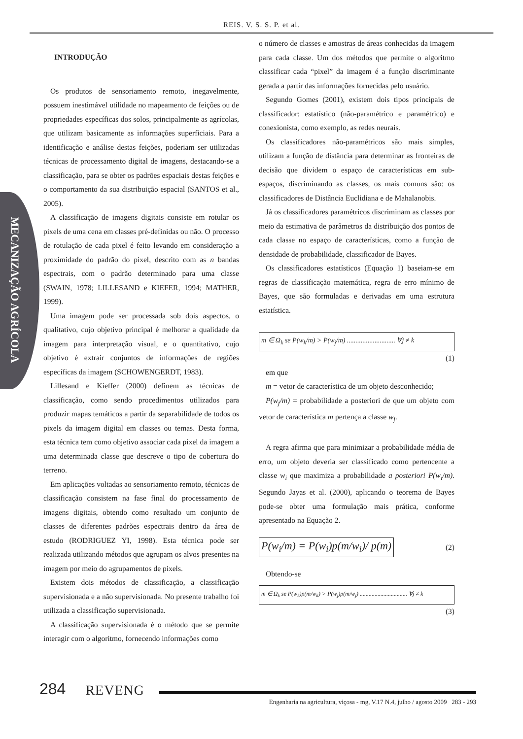REIS. V. S. S. P. et al.
MECANIZAÇÃO AGRÍCOLA
INTRODUÇÃO
Os produtos de sensoriamento remoto, inegavelmente, possuem inestimável utilidade no mapeamento de feições ou de propriedades específicas dos solos, principalmente as agrícolas, que utilizam basicamente as informações superficiais. Para a identificação e análise destas feições, poderiam ser utilizadas técnicas de processamento digital de imagens, destacando-se a classificação, para se obter os padrões espaciais destas feições e o comportamento da sua distribuição espacial (SANTOS et al., 2005).
A classificação de imagens digitais consiste em rotular os pixels de uma cena em classes pré-definidas ou não. O processo de rotulação de cada pixel é feito levando em consideração a proximidade do padrão do pixel, descrito com as n bandas espectrais, com o padrão determinado para uma classe (SWAIN, 1978; LILLESAND e KIEFER, 1994; MATHER, 1999).
Uma imagem pode ser processada sob dois aspectos, o qualitativo, cujo objetivo principal é melhorar a qualidade da imagem para interpretação visual, e o quantitativo, cujo objetivo é extrair conjuntos de informações de regiões específicas da imagem (SCHOWENGERDT, 1983).
Lillesand e Kieffer (2000) definem as técnicas de classificação, como sendo procedimentos utilizados para produzir mapas temáticos a partir da separabilidade de todos os pixels da imagem digital em classes ou temas. Desta forma, esta técnica tem como objetivo associar cada pixel da imagem a uma determinada classe que descreve o tipo de cobertura do terreno.
Em aplicações voltadas ao sensoriamento remoto, técnicas de classificação consistem na fase final do processamento de imagens digitais, obtendo como resultado um conjunto de classes de diferentes padrões espectrais dentro da área de estudo (RODRIGUEZ YI, 1998). Esta técnica pode ser realizada utilizando métodos que agrupam os alvos presentes na imagem por meio do agrupamentos de pixels.
Existem dois métodos de classificação, a classificação supervisionada e a não supervisionada. No presente trabalho foi utilizada a classificação supervisionada.
A classificação supervisionada é o método que se permite interagir com o algoritmo, fornecendo informações como
o número de classes e amostras de áreas conhecidas da imagem para cada classe. Um dos métodos que permite o algoritmo classificar cada “pixel” da imagem é a função discriminante gerada a partir das informações fornecidas pelo usuário.
Segundo Gomes (2001), existem dois tipos principais de classificador: estatístico (não-paramétrico e paramétrico) e conexionista, como exemplo, as redes neurais.
Os classificadores não-paramétricos são mais simples, utilizam a função de distância para determinar as fronteiras de decisão que dividem o espaço de características em sub-espaços, discriminando as classes, os mais comuns são: os classificadores de Distância Euclidiana e de Mahalanobis.
Já os classificadores paramétricos discriminam as classes por meio da estimativa de parâmetros da distribuição dos pontos de cada classe no espaço de características, como a função de densidade de probabilidade, classificador de Bayes.
Os classificadores estatísticos (Equação 1) baseiam-se em regras de classificação matemática, regra de erro mínimo de Bayes, que são formuladas e derivadas em uma estrutura estatística.
m ∈ Ω<sub>k</sub> se P(w<sub>k</sub>/m) > P(w<sub>j</sub>/m) ............................ ∀j ≠ k
(1)
em que
m = vetor de característica de um objeto desconhecido;
P(w<sub>j</sub>/m) = probabilidade a posteriori de que um objeto com vetor de característica m pertença a classe w<sub>j</sub>.
A regra afirma que para minimizar a probabilidade média de erro, um objeto deveria ser classificado como pertencente a classe w<sub>i</sub> que maximiza a probabilidade a posteriori P(w<sub>i</sub>/m). Segundo Jayas et al. (2000), aplicando o teorema de Bayes pode-se obter uma formulação mais prática, conforme apresentado na Equação 2.
P(w<sub>i</sub>/m) = P(w<sub>i</sub>)p(m/w<sub>i</sub>)/ p(m) (2)
Obtendo-se
m ∈ Ω<sub>k</sub> se P(w<sub>k</sub>)p(m/w<sub>k</sub>) > P(w<sub>j</sub>)p(m/w<sub>j</sub>) ................................ ∀j ≠ k
(3)
284 REVENG
Engenharia na agricultura, viçosa - mg, V.17 N.4, julho / agosto 2009 283 - 293